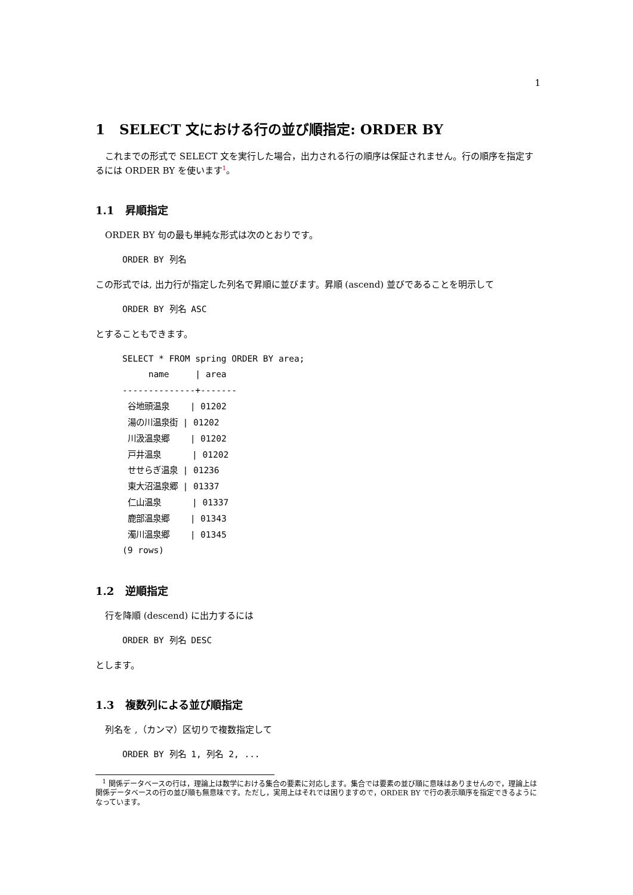1
1 SELECT 文における行の並び順指定: ORDER BY
これまでの形式で SELECT 文を実行した場合，出力される行の順序は保証されません。行の順序を指定するには ORDER BY を使います<sup>1</sup>。
1.1 昇順指定
ORDER BY 句の最も単純な形式は次のとおりです。
ORDER BY 列名
この形式では, 出力行が指定した列名で昇順に並びます。昇順 (ascend) 並びであることを明示して
ORDER BY 列名 ASC
とすることもできます。
SELECT * FROM spring ORDER BY area;
     name     | area
--------------+-------
 谷地頭温泉    | 01202
 湯の川温泉街 | 01202
 川汲温泉郷    | 01202
 戸井温泉      | 01202
 せせらぎ温泉 | 01236
 東大沼温泉郷 | 01337
 仁山温泉      | 01337
 鹿部温泉郷    | 01343
 濁川温泉郷    | 01345
(9 rows)
1.2 逆順指定
行を降順 (descend) に出力するには
ORDER BY 列名 DESC
とします。
1.3 複数列による並び順指定
列名を ,（カンマ）区切りで複数指定して
ORDER BY 列名 1, 列名 2, ...
<sup>1</sup> 関係データベースの行は，理論上は数学における集合の要素に対応します。集合では要素の並び順に意味はありませんので，理論上は関係データベースの行の並び順も無意味です。ただし，実用上はそれでは困りますので，ORDER BY で行の表示順序を指定できるようになっています。